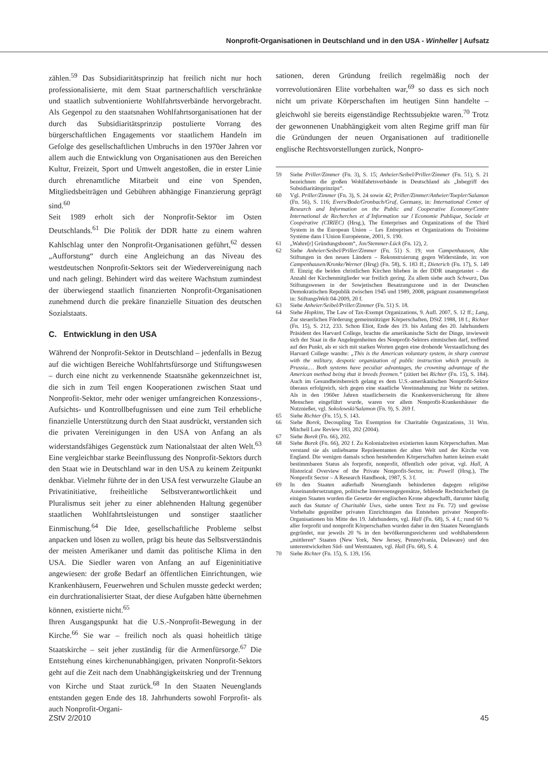Nonprofit-Organisationen in Deutschland und in den USA - Winheller | Aufsatz
zählen.<sup>59</sup> Das Subsidiaritätsprinzip hat freilich nicht nur hoch professionalisierte, mit dem Staat partnerschaftlich verschränkte und staatlich subventionierte Wohlfahrtsverbände hervorgebracht. Als Gegenpol zu den staatsnahen Wohlfahrtsorganisationen hat der durch das Subsidiaritätsprinzip postulierte Vorrang des bürgerschaftlichen Engagements vor staatlichem Handeln im Gefolge des gesellschaftlichen Umbruchs in den 1970er Jahren vor allem auch die Entwicklung von Organisationen aus den Bereichen Kultur, Freizeit, Sport und Umwelt angestoßen, die in erster Linie durch ehrenamtliche Mitarbeit und eine von Spenden, Mitgliedsbeiträgen und Gebühren abhängige Finanzierung geprägt sind.<sup>60</sup>
Seit 1989 erholt sich der Nonprofit-Sektor im Osten Deutschlands.<sup>61</sup> Die Politik der DDR hatte zu einem wahren Kahlschlag unter den Nonprofit-Organisationen geführt,<sup>62</sup> dessen „Aufforstung“ durch eine Angleichung an das Niveau des westdeutschen Nonprofit-Sektors seit der Wiedervereinigung nach und nach gelingt. Behindert wird das weitere Wachstum zumindest der überwiegend staatlich finanzierten Nonprofit-Organisationen zunehmend durch die prekäre finanzielle Situation des deutschen Sozialstaats.
C. Entwicklung in den USA
Während der Nonprofit-Sektor in Deutschland – jedenfalls in Bezug auf die wichtigen Bereiche Wohlfahrtsfürsorge und Stiftungswesen – durch eine nicht zu verkennende Staatsnähe gekennzeichnet ist, die sich in zum Teil engen Kooperationen zwischen Staat und Nonprofit-Sektor, mehr oder weniger umfangreichen Konzessions-, Aufsichts- und Kontrollbefugnissen und eine zum Teil erhebliche finanzielle Unterstützung durch den Staat ausdrückt, verstanden sich die privaten Vereinigungen in den USA von Anfang an als widerstandsfähiges Gegenstück zum Nationalstaat der alten Welt.<sup>63</sup> Eine vergleichbar starke Beeinflussung des Nonprofit-Sektors durch den Staat wie in Deutschland war in den USA zu keinem Zeitpunkt denkbar. Vielmehr führte der in den USA fest verwurzelte Glaube an Privatinitiative, freiheitliche Selbstverantwortlichkeit und Pluralismus seit jeher zu einer ablehnenden Haltung gegenüber staatlichen Wohlfahrtsleistungen und sonstiger staatlicher Einmischung.<sup>64</sup> Die Idee, gesellschaftliche Probleme selbst anpacken und lösen zu wollen, prägt bis heute das Selbstverständnis der meisten Amerikaner und damit das politische Klima in den USA. Die Siedler waren von Anfang an auf Eigeninitiative angewiesen: der große Bedarf an öffentlichen Einrichtungen, wie Krankenhäusern, Feuerwehren und Schulen musste gedeckt werden; ein durchrationalisierter Staat, der diese Aufgaben hätte übernehmen können, existierte nicht.<sup>65</sup>
Ihren Ausgangspunkt hat die U.S.-Nonprofit-Bewegung in der Kirche.<sup>66</sup> Sie war – freilich noch als quasi hoheitlich tätige Staatskirche – seit jeher zuständig für die Armenfürsorge.<sup>67</sup> Die Entstehung eines kirchenunabhängigen, privaten Nonprofit-Sektors geht auf die Zeit nach dem Unabhängigkeitskrieg und der Trennung von Kirche und Staat zurück.<sup>68</sup> In den Staaten Neuenglands entstanden gegen Ende des 18. Jahrhunderts sowohl Forprofit- als auch Nonprofit-Organi-
sationen, deren Gründung freilich regelmäßig noch der vorrevolutionären Elite vorbehalten war,<sup>69</sup> so dass es sich noch nicht um private Körperschaften im heutigen Sinn handelte – gleichwohl sie bereits eigenständige Rechtssubjekte waren.<sup>70</sup> Trotz der gewonnenen Unabhängigkeit vom alten Regime griff man für die Gründungen der neuen Organisationen auf traditionelle englische Rechtsvorstellungen zurück, Nonpro-
59 Siehe Priller/Zimmer (Fn. 3), S. 15; Anheier/Seibel/Priller/Zimmer (Fn. 51), S. 21 bezeichnen die großen Wohlfahrtsverbände in Deutschland als „Inbegriff des Subsidiaritätsprinzips“.
60 Vgl. Priller/Zimmer (Fn. 3), S. 24 sowie 42; Priller/Zimmer/Anheier/Toepler/Salamon (Fn. 56), S. 116; Evers/Bode/Gronbach/Graf, Germany, in: International Center of Research and Information on the Public and Cooperative Economy/Centre International de Recherches et d´Information sur l´Economie Publique, Sociale et Coopérative (CIRIEC) (Hrsg.), The Enterprises and Organizations of the Third System in the European Union – Les Entreprises et Organizations du Troisième Système dans l´Union Européenne, 2001, S. 190.
61 „Wahre[r] Gründungsboom“, Jox/Stemmer-Lück (Fn. 12), 2.
62 Siehe Anheier/Seibel/Priller/Zimmer (Fn. 51) S. 19; von Campenhausen, Alte Stiftungen in den neuen Ländern – Rekonstruierung gegen Widerstände, in: von Campenhausen/Kronke/Werner (Hrsg) (Fn. 58), S. 183 ff.; Dieterich (Fn. 17), S. 149 ff. Einzig die beiden christlichen Kirchen blieben in der DDR unangetastet – die Anzahl der Kirchenmitglieder war freilich gering. Zu allem siehe auch Schwarz, Das Stiftungswesen in der Sowjetischen Besatzungszone und in der Deutschen Demokratischen Republik zwischen 1945 und 1989, 2008, prägnant zusammengefasst in: StiftungsWelt 04-2009, 20 f.
63 Siehe Anheier/Seibel/Priller/Zimmer (Fn. 51) S. 18.
64 Siehe Hopkins, The Law of Tax-Exempt Organizations, 9. Aufl. 2007, S. 12 ff.; Lang, Zur steuerlichen Förderung gemeinnütziger Körperschaften, DStZ 1988, 18 f.; Richter (Fn. 15), S. 212, 233. Schon Eliot, Ende des 19. bis Anfang des 20. Jahrhunderts Präsident des Harvard College, brachte die amerikanische Sicht der Dinge, inwieweit sich der Staat in die Angelegenheiten des Nonprofit-Sektors einmischen darf, treffend auf den Punkt, als er sich mit starken Worten gegen eine drohende Verstaatlichung des Harvard College wandte: „This is the American voluntary system, in sharp contrast with the military, despotic organization of public instruction which prevails in Prussia.… Both systems have peculiar advantages, the crowning advantage of the American method being that it breeds freemen.“ (zitiert bei Richter (Fn. 15), S. 184). Auch im Gesundheitsbereich gelang es dem U.S.-amerikanischen Nonprofit-Sektor überaus erfolgreich, sich gegen eine staatliche Vereinnahmung zur Wehr zu setzten. Als in den 1960er Jahren staatlicherseits die Krankenversicherung für ältere Menschen eingeführt wurde, waren vor allem Nonprofit-Krankenhäuser die Nutznießer, vgl. Sokolowski/Salamon (Fn. 9), S. 269 f.
65 Siehe Richter (Fn. 15), S. 143.
66 Siehe Borek, Decoupling Tax Exemption for Charitable Organizations, 31 Wm. Mitchell Law Review 183, 202 (2004).
67 Siehe Borek (Fn. 66), 202.
68 Siehe Borek (Fn. 66), 202 f. Zu Kolonialzeiten existierten kaum Körperschaften. Man verstand sie als unliebsame Repräsentanten der alten Welt und der Kirche von England. Die wenigen damals schon bestehenden Körperschaften hatten keinen exakt bestimmbaren Status als forprofit, nonprofit, öffentlich oder privat, vgl. Hall, A Historical Overview of the Private Nonprofit-Sector, in: Powell (Hrsg.), The Nonprofit Sector – A Research Handbook, 1987, S. 3 f.
69 In den Staaten außerhalb Neuenglands behinderten dagegen religiöse Auseinandersetzungen, politische Interessensgegensätze, fehlende Rechtsicherheit (in einigen Staaten wurden die Gesetze der englischen Krone abgeschafft, darunter häufig auch das Statute of Charitable Uses, siehe unten Text zu Fn. 72) und gewisse Vorbehalte gegenüber privaten Einrichtungen das Entstehen privater Nonprofit-Organisationen bis Mitte des 19. Jahrhunderts, vgl. Hall (Fn. 68), S. 4 f.; rund 60 % aller forprofit und nonprofit Körperschaften wurden daher in den Staaten Neuenglands gegründet, nur jeweils 20 % in den bevölkerungsreicheren und wohlhabenderen „mittleren“ Staaten (New York, New Jersey, Pennsylvania, Delaware) und den unterentwickelten Süd- und Weststaaten, vgl. Hall (Fn. 68), S. 4.
70 Siehe Richter (Fn. 15), S. 139, 156.
ZStV 2/2010 45